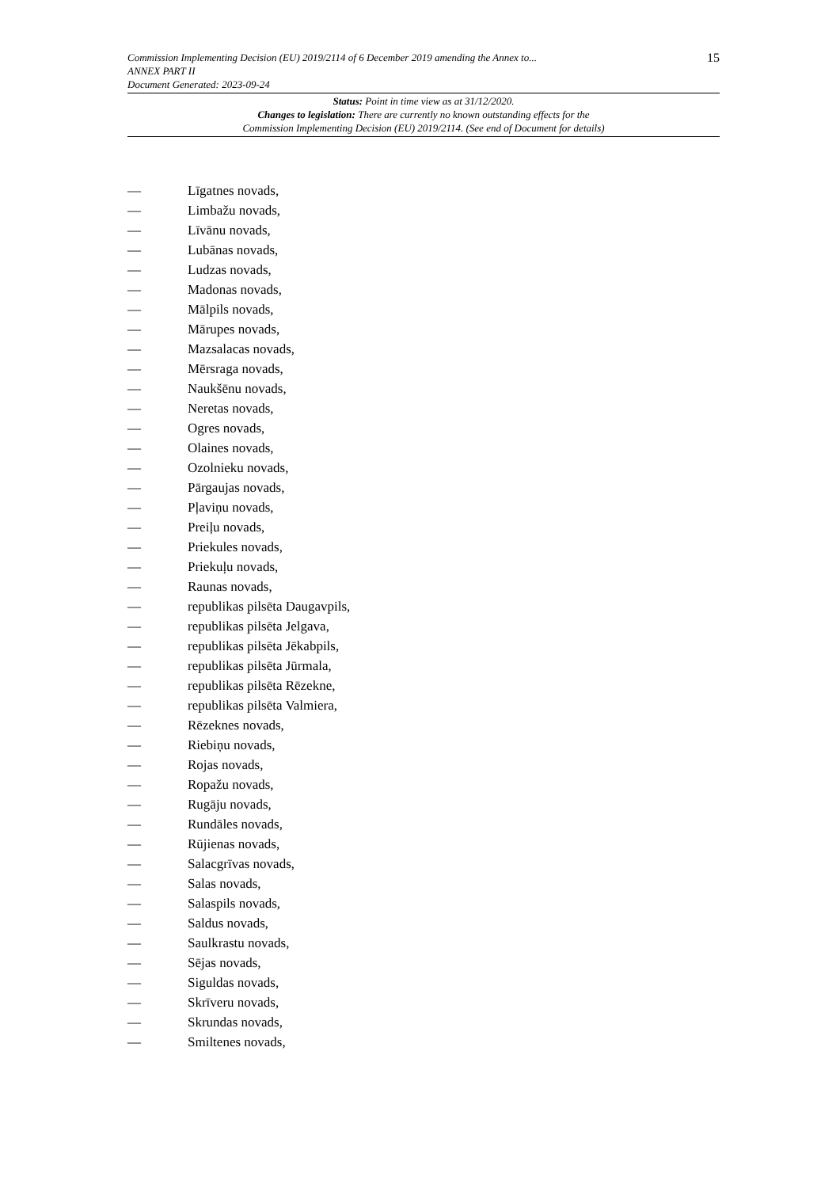15
Commission Implementing Decision (EU) 2019/2114 of 6 December 2019 amending the Annex to...
ANNEX PART II
Document Generated: 2023-09-24
Status: Point in time view as at 31/12/2020.
Changes to legislation: There are currently no known outstanding effects for the
Commission Implementing Decision (EU) 2019/2114. (See end of Document for details)
— Līgatnes novads,
— Limbažu novads,
— Līvānu novads,
— Lubānas novads,
— Ludzas novads,
— Madonas novads,
— Mālpils novads,
— Mārupes novads,
— Mazsalacas novads,
— Mērsraga novads,
— Naukšēnu novads,
— Neretas novads,
— Ogres novads,
— Olaines novads,
— Ozolnieku novads,
— Pārgaujas novads,
— Pļaviņu novads,
— Preiļu novads,
— Priekules novads,
— Priekuļu novads,
— Raunas novads,
— republikas pilsēta Daugavpils,
— republikas pilsēta Jelgava,
— republikas pilsēta Jēkabpils,
— republikas pilsēta Jūrmala,
— republikas pilsēta Rēzekne,
— republikas pilsēta Valmiera,
— Rēzeknes novads,
— Riebiņu novads,
— Rojas novads,
— Ropažu novads,
— Rugāju novads,
— Rundāles novads,
— Rūjienas novads,
— Salacgrīvas novads,
— Salas novads,
— Salaspils novads,
— Saldus novads,
— Saulkrastu novads,
— Sējas novads,
— Siguldas novads,
— Skrīveru novads,
— Skrundas novads,
— Smiltenes novads,